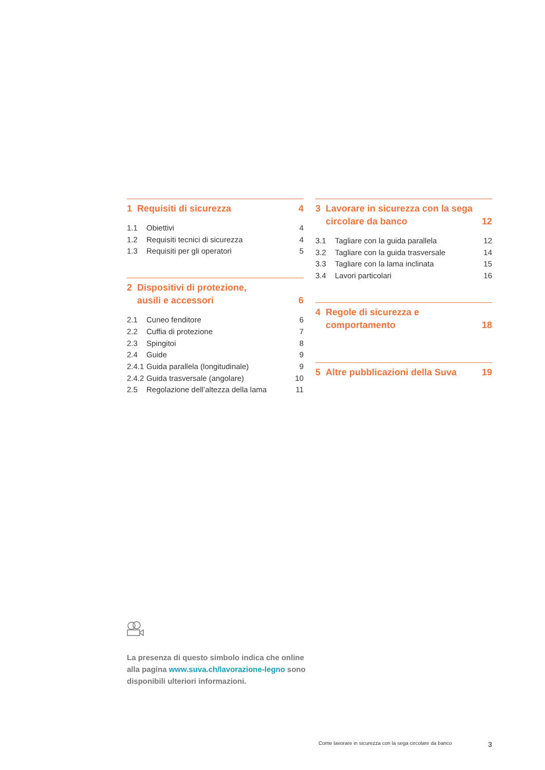1 Requisiti di sicurezza 4
1.1 Obiettivi 4
1.2 Requisiti tecnici di sicurezza 4
1.3 Requisiti per gli operatori 5
2 Dispositivi di protezione,
ausili e accessori 6
2.1 Cuneo fenditore 6
2.2 Cuffia di protezione 7
2.3 Spingitoi 8
2.4 Guide 9
2.4.1 Guida parallela (longitudinale) 9
2.4.2 Guida trasversale (angolare) 10
2.5 Regolazione dell’altezza della lama 11
3 Lavorare in sicurezza con la sega circolare da banco 12
3.1 Tagliare con la guida parallela 12
3.2 Tagliare con la guida trasversale 14
3.3 Tagliare con la lama inclinata 15
3.4 Lavori particolari 16
4 Regole di sicurezza e
comportamento 18
5 Altre pubblicazioni della Suva 19
La presenza di questo simbolo indica che online alla pagina www.suva.ch/lavorazione-legno sono disponibili ulteriori informazioni.
Come lavorare in sicurezza con la sega circolare da banco 3